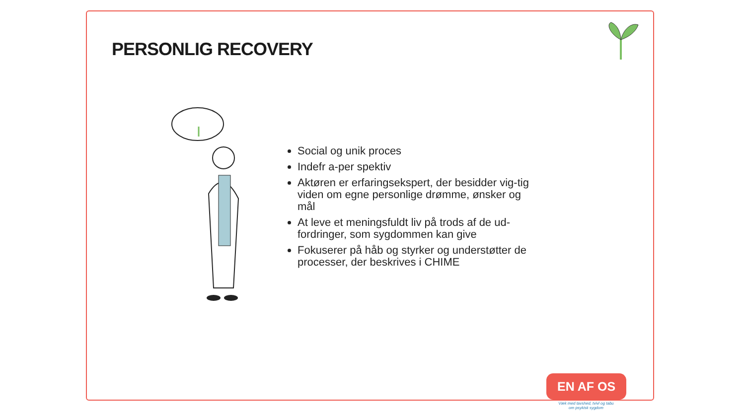PERSONLIG RECOVERY
Social og unik proces
Indefr a-per spektiv
Aktøren er erfaringsekspert, der besidder vig-tig viden om egne personlige drømme, ønsker og mål
At leve et meningsfuldt liv på trods af de ud-fordringer, som sygdommen kan give
Fokuserer på håb og styrker og understøtter de processer, der beskrives i CHIME
EN AF OS
Væk med tavshed, tvivl og tabu om psykisk sygdom